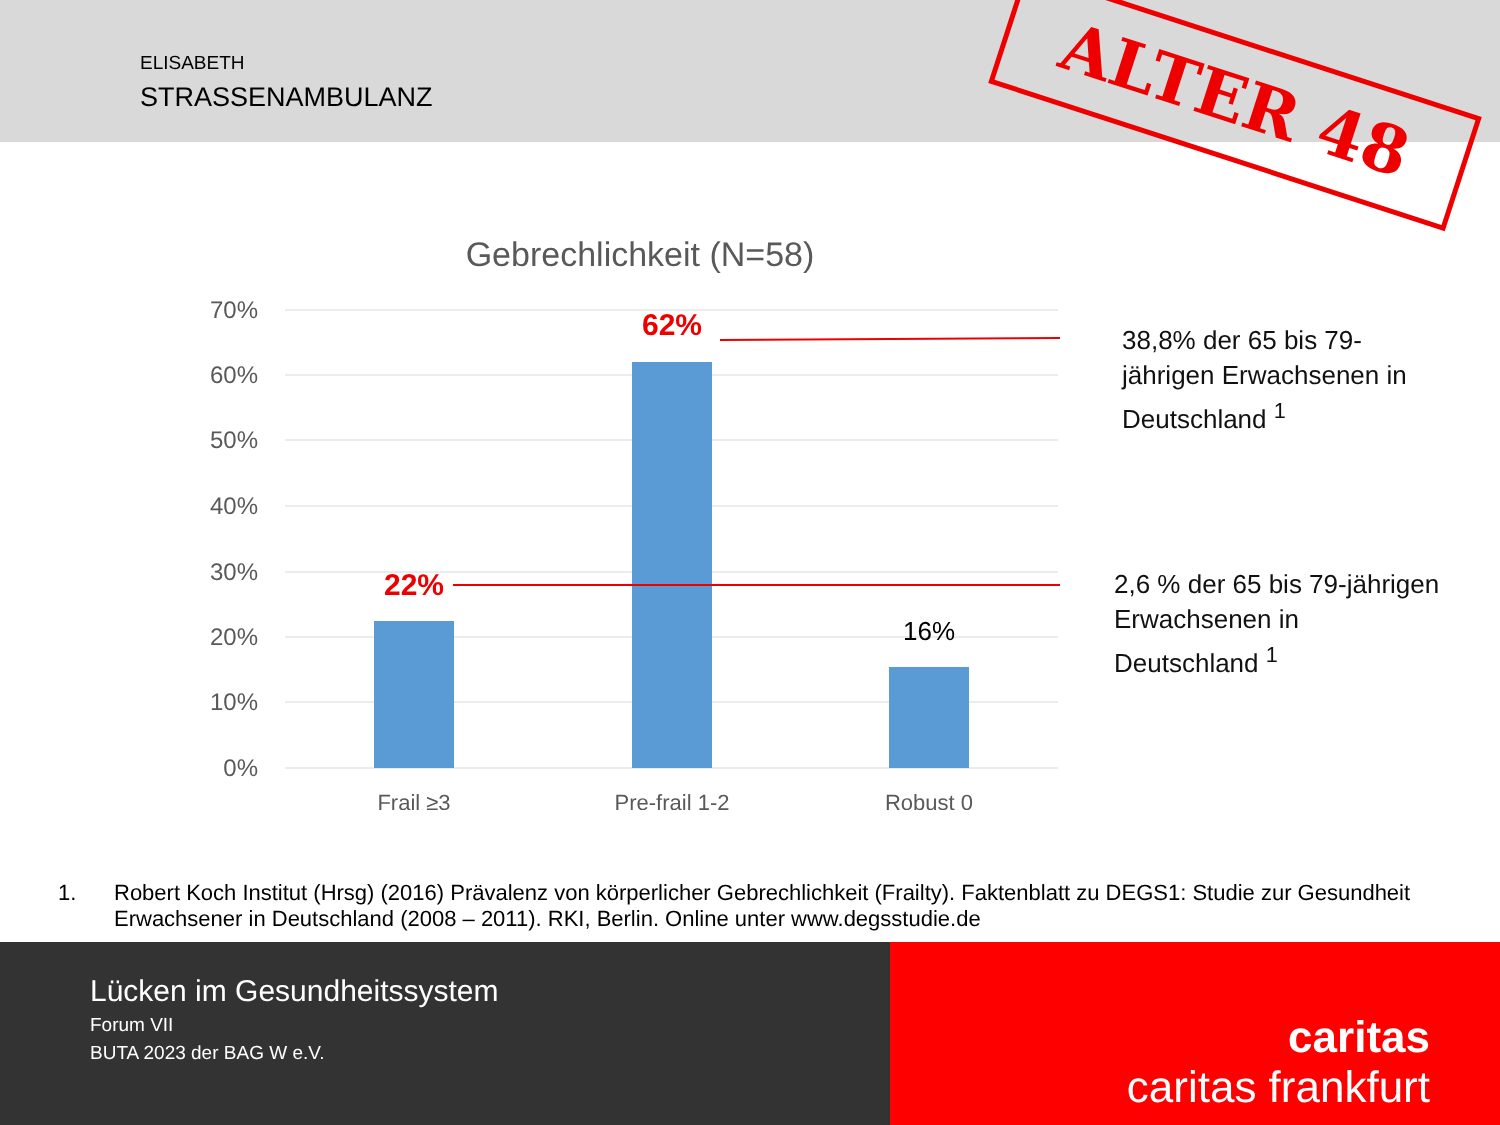ELISABETH
STRASSENAMBULANZ
ALTER 48
Gebrechlichkeit (N=58)
70%
60%
50%
40%
30%
20%
10%
0%
22%
62%
16%
Frail ≥3
Pre-frail 1-2
Robust 0
38,8% der 65 bis 79-
jährigen Erwachsenen in
Deutschland <sup>1</sup>
2,6 % der 65 bis 79-jährigen
Erwachsenen in
Deutschland <sup>1</sup>
1. Robert Koch Institut (Hrsg) (2016) Prävalenz von körperlicher Gebrechlichkeit (Frailty). Faktenblatt zu DEGS1: Studie zur Gesundheit Erwachsener in Deutschland (2008 – 2011). RKI, Berlin. Online unter www.degsstudie.de
Lücken im Gesundheitssystem
Forum VII
BUTA 2023 der BAG W e.V.
caritas
caritas frankfurt